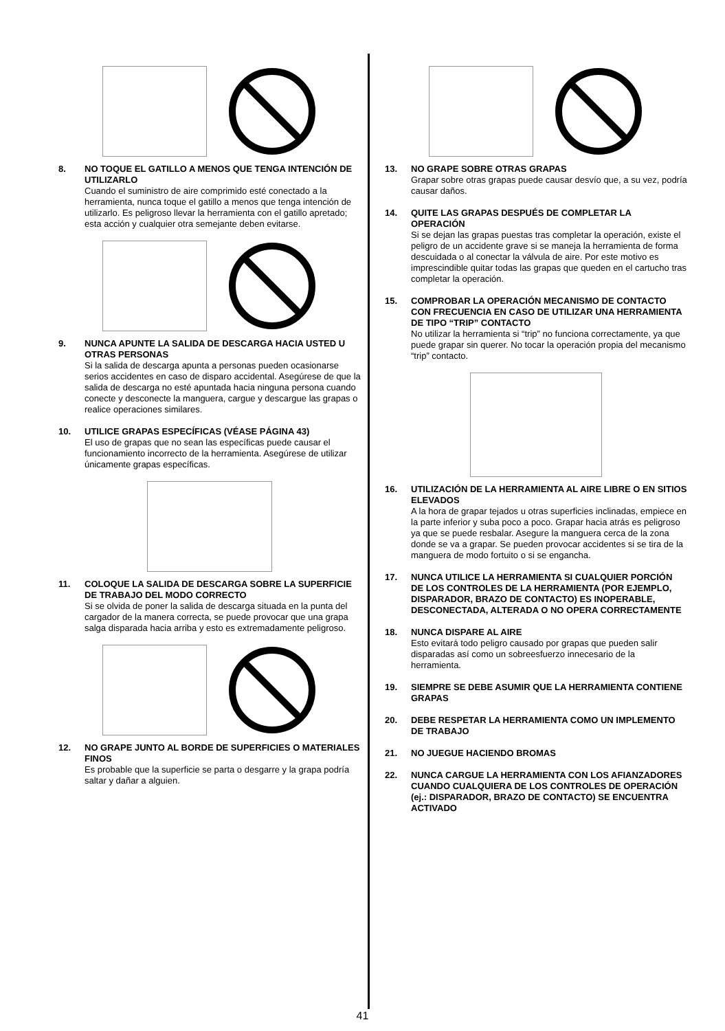8. NO TOQUE EL GATILLO A MENOS QUE TENGA INTENCIÓN DE UTILIZARLO
Cuando el suministro de aire comprimido esté conectado a la herramienta, nunca toque el gatillo a menos que tenga intención de utilizarlo. Es peligroso llevar la herramienta con el gatillo apretado; esta acción y cualquier otra semejante deben evitarse.
9. NUNCA APUNTE LA SALIDA DE DESCARGA HACIA USTED U OTRAS PERSONAS
Si la salida de descarga apunta a personas pueden ocasionarse serios accidentes en caso de disparo accidental. Asegúrese de que la salida de descarga no esté apuntada hacia ninguna persona cuando conecte y desconecte la manguera, cargue y descargue las grapas o realice operaciones similares.
10. UTILICE GRAPAS ESPECÍFICAS (VÉASE PÁGINA 43)
El uso de grapas que no sean las específicas puede causar el funcionamiento incorrecto de la herramienta. Asegúrese de utilizar únicamente grapas específicas.
11. COLOQUE LA SALIDA DE DESCARGA SOBRE LA SUPERFICIE DE TRABAJO DEL MODO CORRECTO
Si se olvida de poner la salida de descarga situada en la punta del cargador de la manera correcta, se puede provocar que una grapa salga disparada hacia arriba y esto es extremadamente peligroso.
12. NO GRAPE JUNTO AL BORDE DE SUPERFICIES O MATERIALES FINOS
Es probable que la superficie se parta o desgarre y la grapa podría saltar y dañar a alguien.
13. NO GRAPE SOBRE OTRAS GRAPAS
Grapar sobre otras grapas puede causar desvío que, a su vez, podría causar daños.
14. QUITE LAS GRAPAS DESPUÉS DE COMPLETAR LA OPERACIÓN
Si se dejan las grapas puestas tras completar la operación, existe el peligro de un accidente grave si se maneja la herramienta de forma descuidada o al conectar la válvula de aire. Por este motivo es imprescindible quitar todas las grapas que queden en el cartucho tras completar la operación.
15. COMPROBAR LA OPERACIÓN MECANISMO DE CONTACTO CON FRECUENCIA EN CASO DE UTILIZAR UNA HERRAMIENTA DE TIPO “TRIP” CONTACTO
No utilizar la herramienta si “trip” no funciona correctamente, ya que puede grapar sin querer. No tocar la operación propia del mecanismo “trip” contacto.
16. UTILIZACIÓN DE LA HERRAMIENTA AL AIRE LIBRE O EN SITIOS ELEVADOS
A la hora de grapar tejados u otras superficies inclinadas, empiece en la parte inferior y suba poco a poco. Grapar hacia atrás es peligroso ya que se puede resbalar. Asegure la manguera cerca de la zona donde se va a grapar. Se pueden provocar accidentes si se tira de la manguera de modo fortuito o si se engancha.
17. NUNCA UTILICE LA HERRAMIENTA SI CUALQUIER PORCIÓN DE LOS CONTROLES DE LA HERRAMIENTA (POR EJEMPLO, DISPARADOR, BRAZO DE CONTACTO) ES INOPERABLE, DESCONECTADA, ALTERADA O NO OPERA CORRECTAMENTE
18. NUNCA DISPARE AL AIRE
Esto evitará todo peligro causado por grapas que pueden salir disparadas así como un sobreesfuerzo innecesario de la herramienta.
19. SIEMPRE SE DEBE ASUMIR QUE LA HERRAMIENTA CONTIENE GRAPAS
20. DEBE RESPETAR LA HERRAMIENTA COMO UN IMPLEMENTO DE TRABAJO
21. NO JUEGUE HACIENDO BROMAS
22. NUNCA CARGUE LA HERRAMIENTA CON LOS AFIANZADORES CUANDO CUALQUIERA DE LOS CONTROLES DE OPERACIÓN (ej.: DISPARADOR, BRAZO DE CONTACTO) SE ENCUENTRA ACTIVADO
41